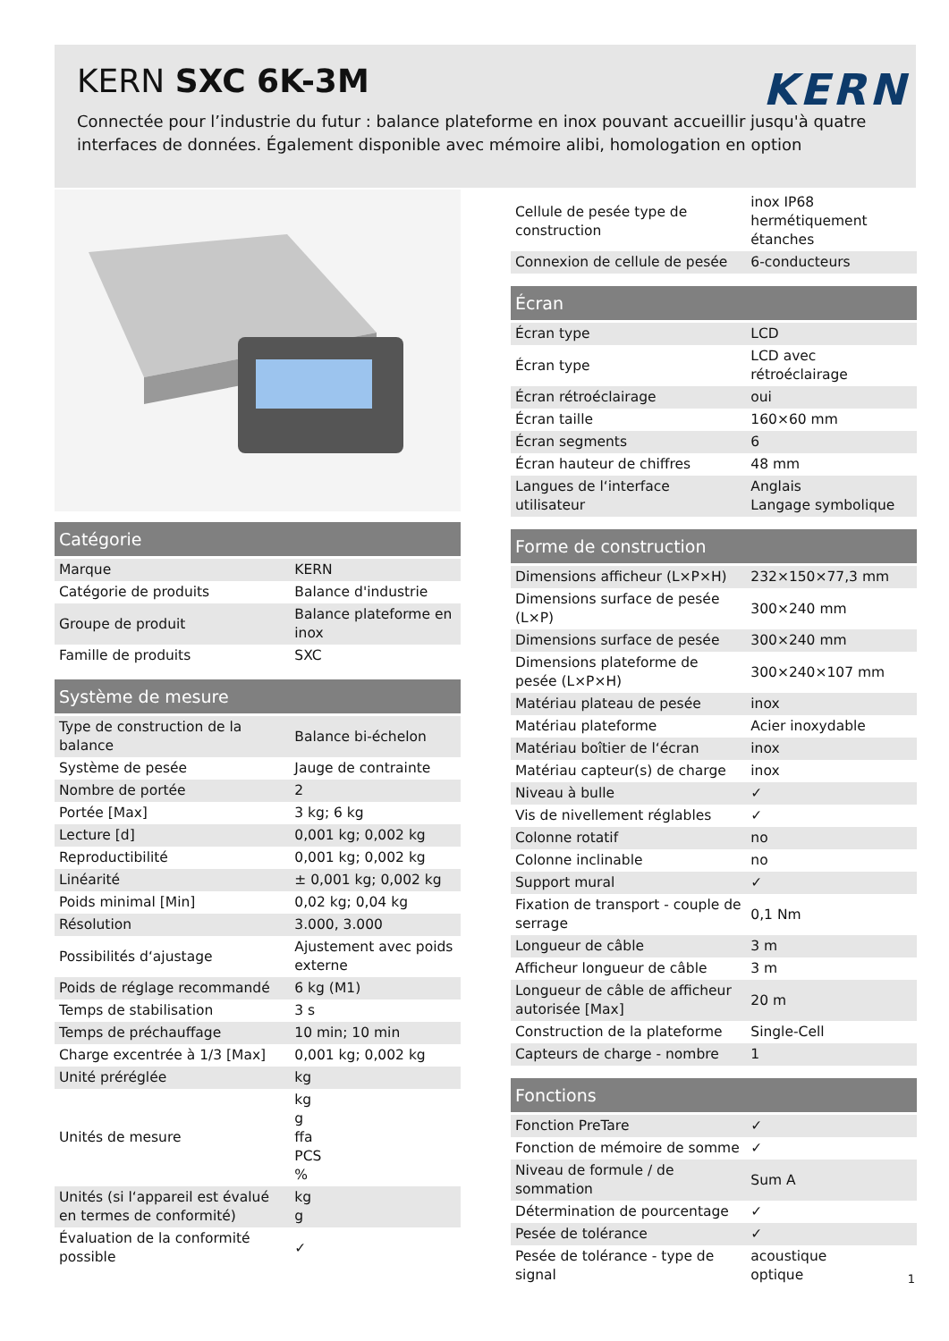KERN SXC 6K-3M
KERN
Connectée pour l’industrie du futur : balance plateforme en inox pouvant accueillir jusqu'à quatre interfaces de données. Également disponible avec mémoire alibi, homologation en option
| Catégorie | |
| --- | --- |
| Marque | KERN |
| Catégorie de produits | Balance d'industrie |
| Groupe de produit | Balance plateforme en inox |
| Famille de produits | SXC |
| Système de mesure | |
| --- | --- |
| Type de construction de la balance | Balance bi-échelon |
| Système de pesée | Jauge de contrainte |
| Nombre de portée | 2 |
| Portée [Max] | 3 kg; 6 kg |
| Lecture [d] | 0,001 kg; 0,002 kg |
| Reproductibilité | 0,001 kg; 0,002 kg |
| Linéarité | ± 0,001 kg; 0,002 kg |
| Poids minimal [Min] | 0,02 kg; 0,04 kg |
| Résolution | 3.000, 3.000 |
| Possibilités d‘ajustage | Ajustement avec poids externe |
| Poids de réglage recommandé | 6 kg (M1) |
| Temps de stabilisation | 3 s |
| Temps de préchauffage | 10 min; 10 min |
| Charge excentrée à 1/3 [Max] | 0,001 kg; 0,002 kg |
| Unité préréglée | kg |
| Unités de mesure | kg g ffa PCS % |
| Unités (si l‘appareil est évalué en termes de conformité) | kg g |
| Évaluation de la conformité possible | ✓ |
| Cellule de pesée type de construction | inox IP68 hermétiquement étanches |
| Connexion de cellule de pesée | 6-conducteurs |
| Écran | |
| --- | --- |
| Écran type | LCD |
| Écran type | LCD avec rétroéclairage |
| Écran rétroéclairage | oui |
| Écran taille | 160×60 mm |
| Écran segments | 6 |
| Écran hauteur de chiffres | 48 mm |
| Langues de l‘interface utilisateur | Anglais Langage symbolique |
| Forme de construction | |
| --- | --- |
| Dimensions afficheur (L×P×H) | 232×150×77,3 mm |
| Dimensions surface de pesée (L×P) | 300×240 mm |
| Dimensions surface de pesée | 300×240 mm |
| Dimensions plateforme de pesée (L×P×H) | 300×240×107 mm |
| Matériau plateau de pesée | inox |
| Matériau plateforme | Acier inoxydable |
| Matériau boîtier de l‘écran | inox |
| Matériau capteur(s) de charge | inox |
| Niveau à bulle | ✓ |
| Vis de nivellement réglables | ✓ |
| Colonne rotatif | no |
| Colonne inclinable | no |
| Support mural | ✓ |
| Fixation de transport - couple de serrage | 0,1 Nm |
| Longueur de câble | 3 m |
| Afficheur longueur de câble | 3 m |
| Longueur de câble de afficheur autorisée [Max] | 20 m |
| Construction de la plateforme | Single-Cell |
| Capteurs de charge - nombre | 1 |
| Fonctions | |
| --- | --- |
| Fonction PreTare | ✓ |
| Fonction de mémoire de somme | ✓ |
| Niveau de formule / de sommation | Sum A |
| Détermination de pourcentage | ✓ |
| Pesée de tolérance | ✓ |
| Pesée de tolérance - type de signal | acoustique optique |
1